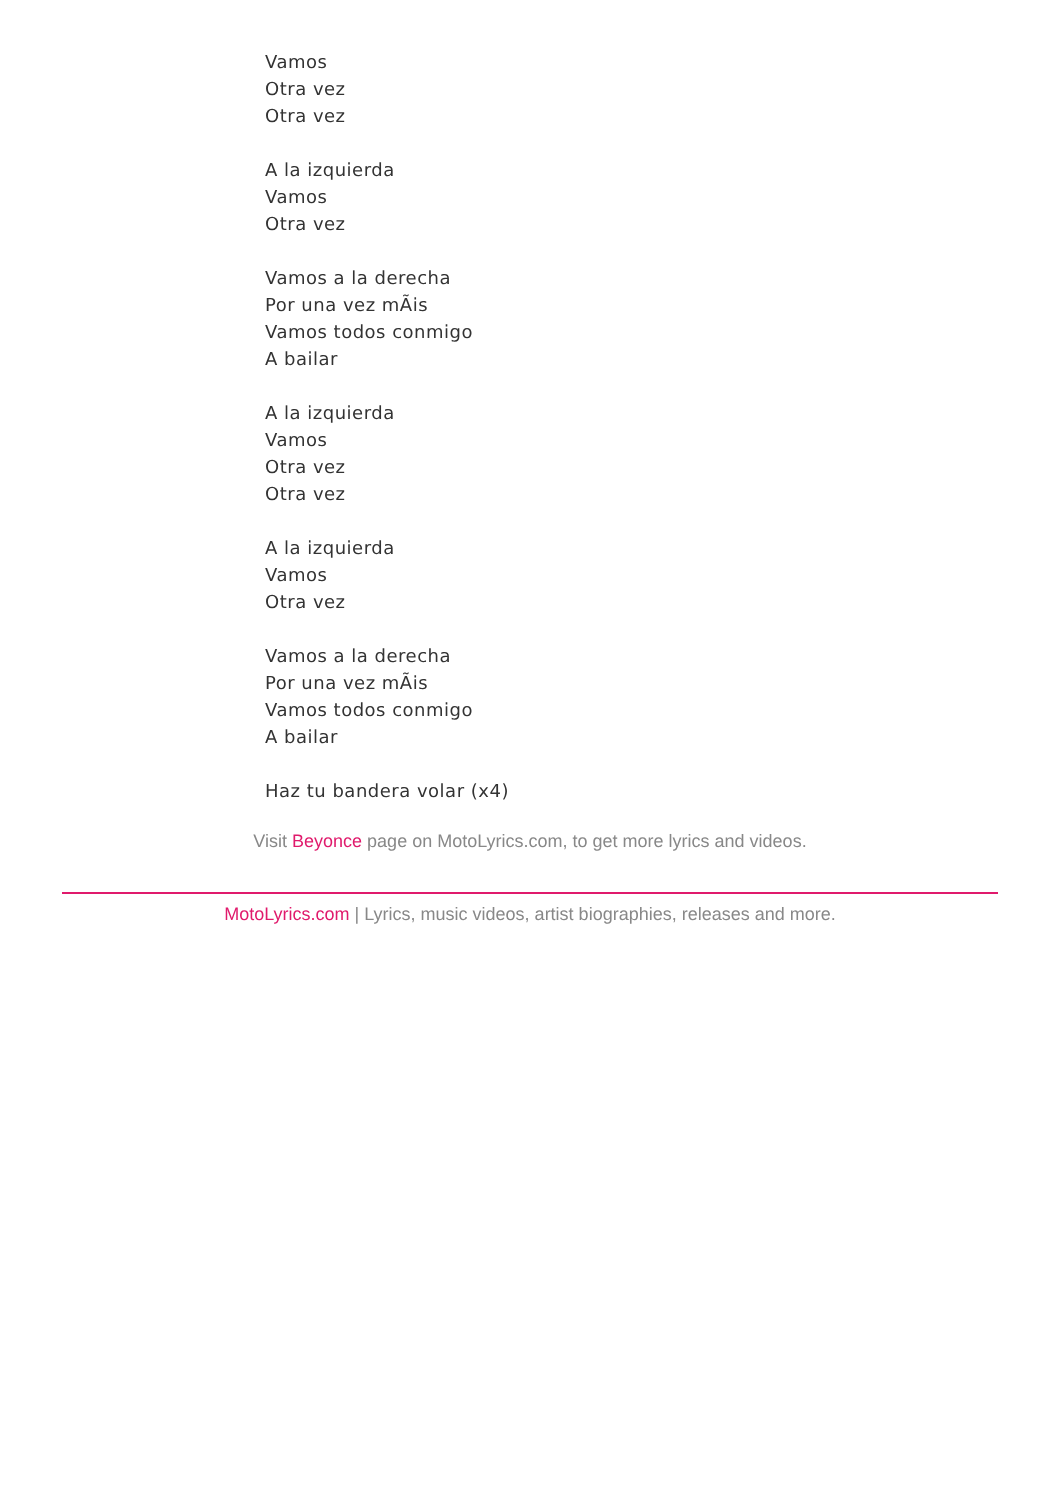Vamos
Otra vez
Otra vez
A la izquierda
Vamos
Otra vez
Vamos a la derecha
Por una vez mÃis
Vamos todos conmigo
A bailar
A la izquierda
Vamos
Otra vez
Otra vez
A la izquierda
Vamos
Otra vez
Vamos a la derecha
Por una vez mÃis
Vamos todos conmigo
A bailar
Haz tu bandera volar (x4)
Visit Beyonce page on MotoLyrics.com, to get more lyrics and videos.
MotoLyrics.com | Lyrics, music videos, artist biographies, releases and more.